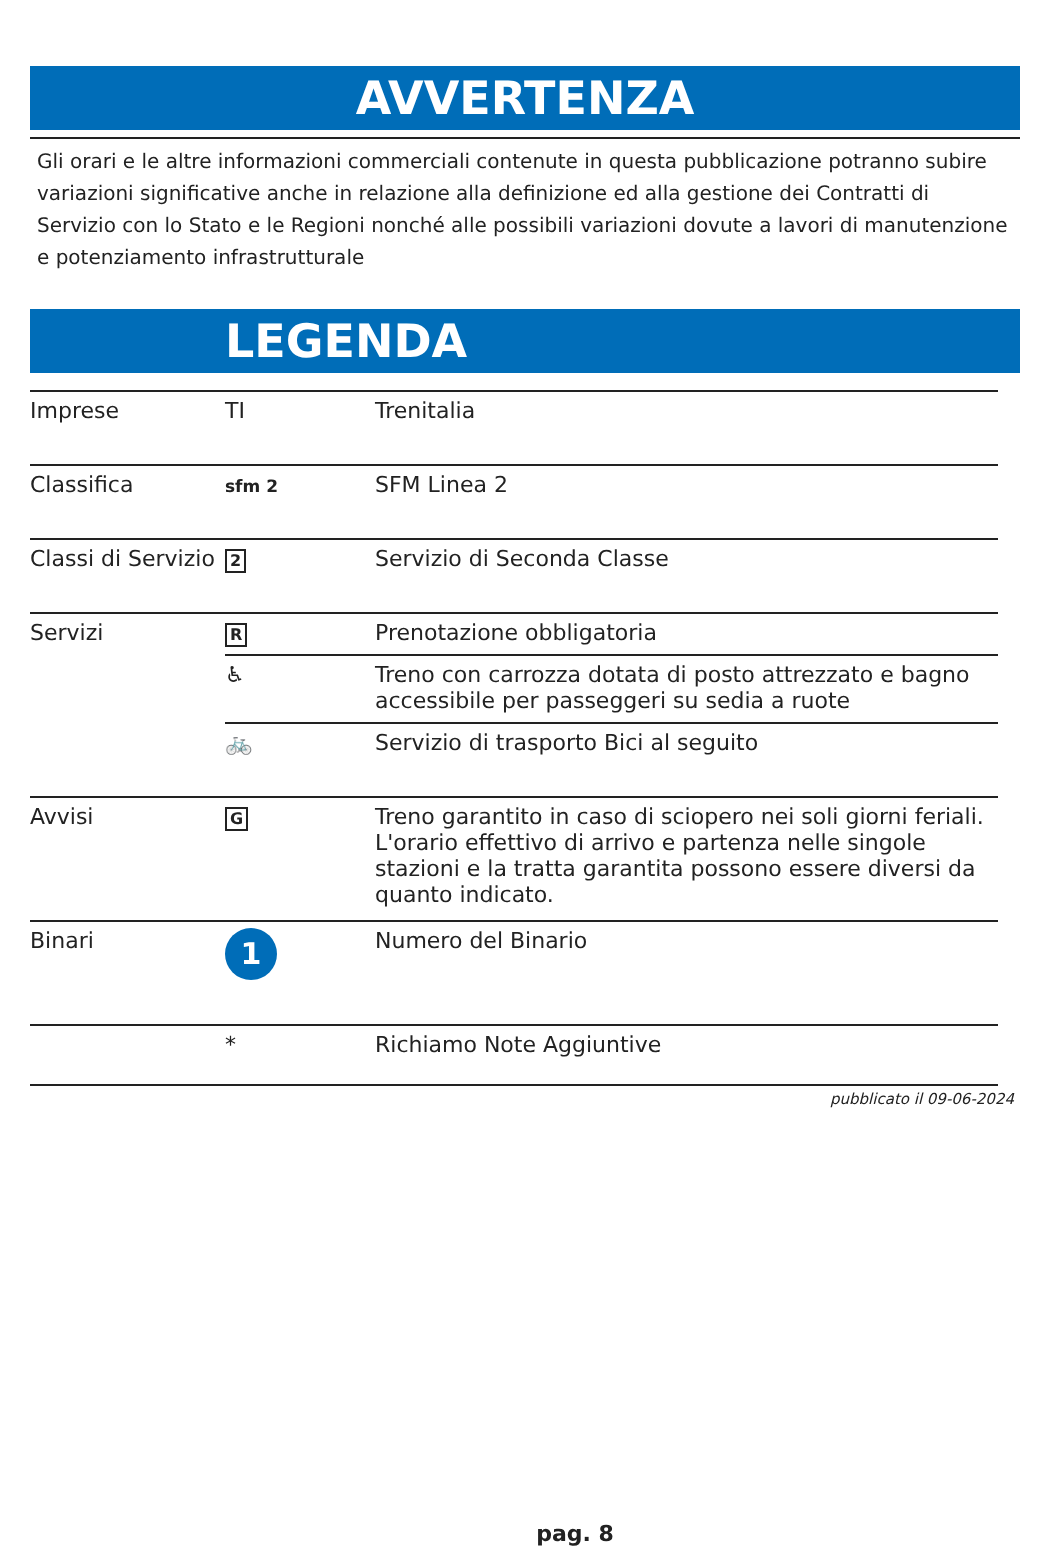AVVERTENZA
Gli orari e le altre informazioni commerciali contenute in questa pubblicazione potranno subire variazioni significative anche in relazione alla definizione ed alla gestione dei Contratti di Servizio con lo Stato e le Regioni nonché alle possibili variazioni dovute a lavori di manutenzione e potenziamento infrastrutturale
LEGENDA
| Imprese | TI | Trenitalia |
| Classifica | sfm 2 | SFM Linea 2 |
| Classi di Servizio | 2 | Servizio di Seconda Classe |
| Servizi | R | Prenotazione obbligatoria |
| | ♿ | Treno con carrozza dotata di posto attrezzato e bagno accessibile per passeggeri su sedia a ruote |
| | 🚲 | Servizio di trasporto Bici al seguito |
| Avvisi | G | Treno garantito in caso di sciopero nei soli giorni feriali. L'orario effettivo di arrivo e partenza nelle singole stazioni e la tratta garantita possono essere diversi da quanto indicato. |
| Binari | 1 | Numero del Binario |
| | * | Richiamo Note Aggiuntive |
pubblicato il 09-06-2024
pag. 8